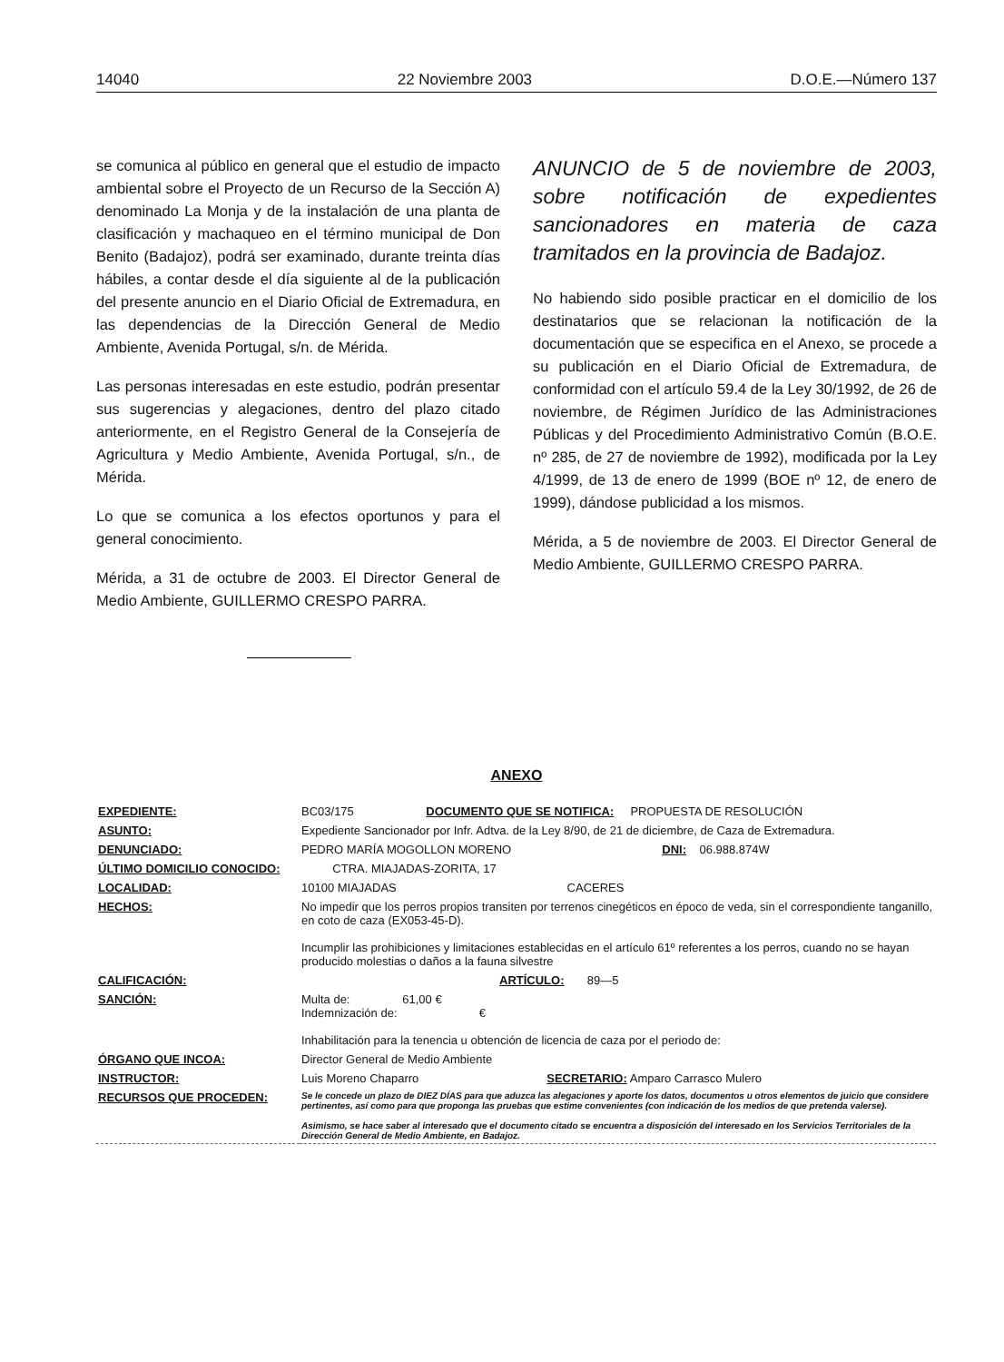14040 22 Noviembre 2003 D.O.E.—Número 137
se comunica al público en general que el estudio de impacto ambiental sobre el Proyecto de un Recurso de la Sección A) denominado La Monja y de la instalación de una planta de clasificación y machaqueo en el término municipal de Don Benito (Badajoz), podrá ser examinado, durante treinta días hábiles, a contar desde el día siguiente al de la publicación del presente anuncio en el Diario Oficial de Extremadura, en las dependencias de la Dirección General de Medio Ambiente, Avenida Portugal, s/n. de Mérida.
Las personas interesadas en este estudio, podrán presentar sus sugerencias y alegaciones, dentro del plazo citado anteriormente, en el Registro General de la Consejería de Agricultura y Medio Ambiente, Avenida Portugal, s/n., de Mérida.
Lo que se comunica a los efectos oportunos y para el general conocimiento.
Mérida, a 31 de octubre de 2003. El Director General de Medio Ambiente, GUILLERMO CRESPO PARRA.
ANUNCIO de 5 de noviembre de 2003, sobre notificación de expedientes sancionadores en materia de caza tramitados en la provincia de Badajoz.
No habiendo sido posible practicar en el domicilio de los destinatarios que se relacionan la notificación de la documentación que se especifica en el Anexo, se procede a su publicación en el Diario Oficial de Extremadura, de conformidad con el artículo 59.4 de la Ley 30/1992, de 26 de noviembre, de Régimen Jurídico de las Administraciones Públicas y del Procedimiento Administrativo Común (B.O.E. nº 285, de 27 de noviembre de 1992), modificada por la Ley 4/1999, de 13 de enero de 1999 (BOE nº 12, de enero de 1999), dándose publicidad a los mismos.
Mérida, a 5 de noviembre de 2003. El Director General de Medio Ambiente, GUILLERMO CRESPO PARRA.
ANEXO
| EXPEDIENTE: | BC03/175 DOCUMENTO QUE SE NOTIFICA: PROPUESTA DE RESOLUCIÓN |
| ASUNTO: | Expediente Sancionador por Infr. Adtva. de la Ley 8/90, de 21 de diciembre, de Caza de Extremadura. |
| DENUNCIADO: | PEDRO MARÍA MOGOLLON MORENO DNI: 06.988.874W |
| ÚLTIMO DOMICILIO CONOCIDO: CTRA. MIAJADAS-ZORITA, 17 | |
| LOCALIDAD: | 10100 MIAJADAS CACERES |
| HECHOS: | No impedir que los perros propios transiten por terrenos cinegéticos en époco de veda, sin el correspondiente tanganillo, en coto de caza (EX053-45-D). Incumplir las prohibiciones y limitaciones establecidas en el artículo 61º referentes a los perros, cuando no se hayan producido molestias o daños a la fauna silvestre |
| CALIFICACIÓN: | ARTÍCULO: 89—5 |
| SANCIÓN: | Multa de: 61,00 € Indemnización de: € Inhabilitación para la tenencia u obtención de licencia de caza por el periodo de: |
| ÓRGANO QUE INCOA: | Director General de Medio Ambiente |
| INSTRUCTOR: | Luis Moreno Chaparro SECRETARIO: Amparo Carrasco Mulero |
| RECURSOS QUE PROCEDEN: | Se le concede un plazo de DIEZ DÍAS para que aduzca las alegaciones y aporte los datos, documentos u otros elementos de juicio que considere pertinentes, así como para que proponga las pruebas que estime convenientes (con indicación de los medios de que pretenda valerse). Asimismo, se hace saber al interesado que el documento citado se encuentra a disposición del interesado en los Servicios Territoriales de la Dirección General de Medio Ambiente, en Badajoz. |